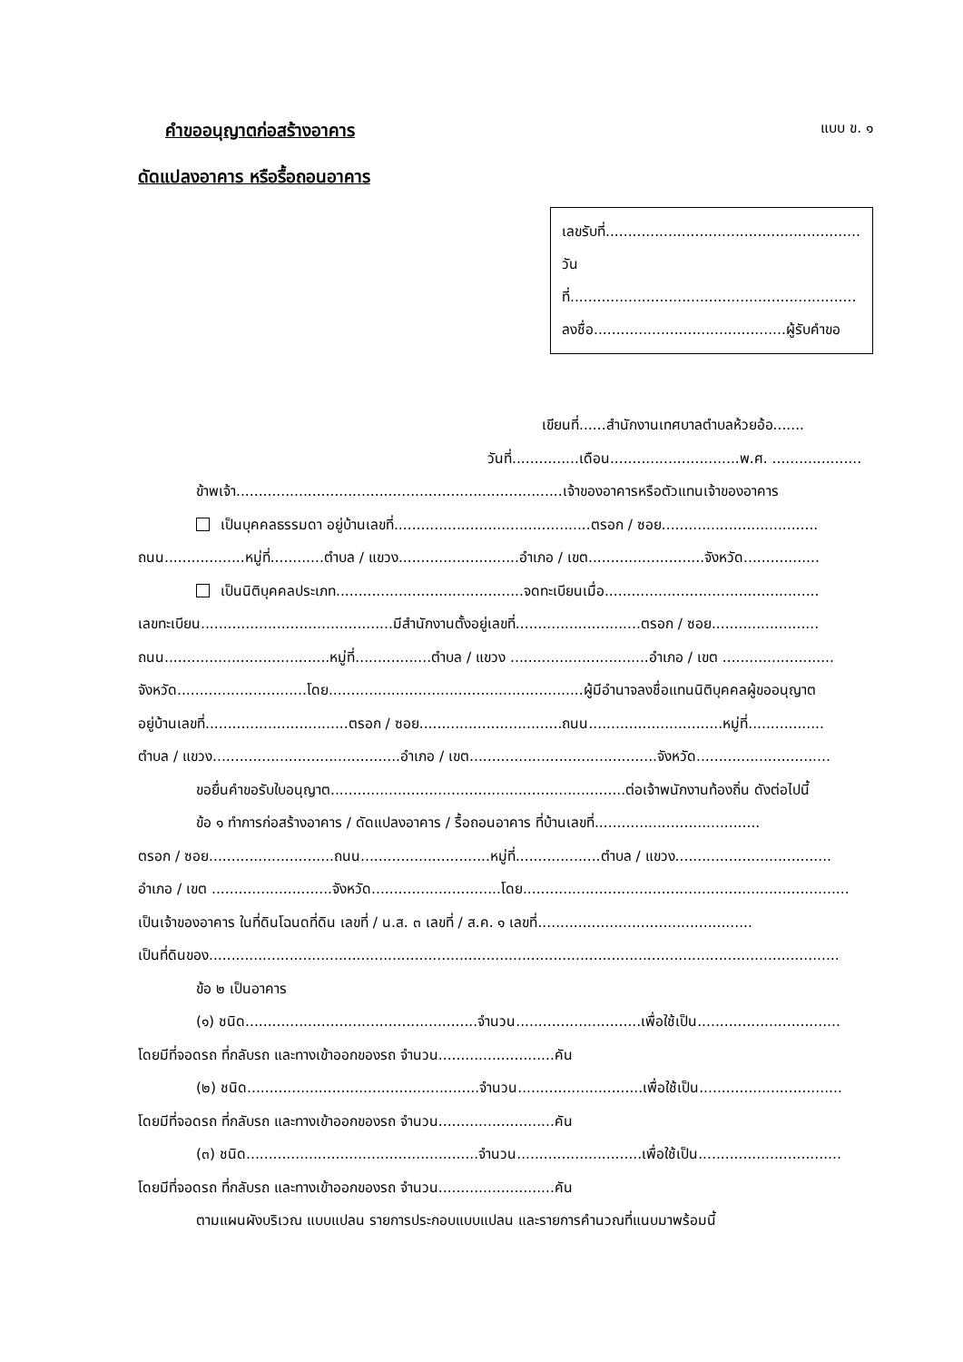คำขออนุญาตก่อสร้างอาคาร
ดัดแปลงอาคาร หรือรื้อถอนอาคาร
แบบ ข. ๑
เลขรับที่.........................................................
วันที่................................................................
ลงชื่อ...........................................ผู้รับคำขอ
เขียนที่......สำนักงานเทศบาลตำบลห้วยอ้อ.......
วันที่...............เดือน.............................พ.ศ. ....................
ข้าพเจ้า.........................................................................เจ้าของอาคารหรือตัวแทนเจ้าของอาคาร
เป็นบุคคลธรรมดา อยู่บ้านเลขที่............................................ตรอก / ซอย...................................
ถนน..................หมู่ที่............ตำบล / แขวง...........................อำเภอ / เขต..........................จังหวัด.................
เป็นนิติบุคคลประเภท..........................................จดทะเบียนเมื่อ................................................
เลขทะเบียน...........................................มีสำนักงานตั้งอยู่เลขที่............................ตรอก / ซอย........................
ถนน.....................................หมู่ที่.................ตำบล / แขวง ...............................อำเภอ / เขต .........................
จังหวัด.............................โดย.........................................................ผู้มีอำนาจลงชื่อแทนนิติบุคคลผู้ขออนุญาต
อยู่บ้านเลขที่................................ตรอก / ซอย................................ถนน..............................หมู่ที่.................
ตำบล / แขวง..........................................อำเภอ / เขต..........................................จังหวัด..............................
ขอยื่นคำขอรับใบอนุญาต..................................................................ต่อเจ้าพนักงานท้องถิ่น ดังต่อไปนี้
ข้อ ๑ ทำการก่อสร้างอาคาร / ดัดแปลงอาคาร / รื้อถอนอาคาร ที่บ้านเลขที่.....................................
ตรอก / ซอย............................ถนน.............................หมู่ที่...................ตำบล / แขวง...................................
อำเภอ / เขต ...........................จังหวัด.............................โดย.........................................................................
เป็นเจ้าของอาคาร ในที่ดินโฉนดที่ดิน เลขที่ / น.ส. ๓ เลขที่ / ส.ค. ๑ เลขที่................................................
เป็นที่ดินของ.............................................................................................................................................
ข้อ ๒ เป็นอาคาร
(๑) ชนิด....................................................จำนวน............................เพื่อใช้เป็น................................
โดยมีที่จอดรถ ที่กลับรถ และทางเข้าออกของรถ จำนวน..........................คัน
(๒) ชนิด....................................................จำนวน............................เพื่อใช้เป็น................................
โดยมีที่จอดรถ ที่กลับรถ และทางเข้าออกของรถ จำนวน..........................คัน
(๓) ชนิด....................................................จำนวน............................เพื่อใช้เป็น................................
โดยมีที่จอดรถ ที่กลับรถ และทางเข้าออกของรถ จำนวน..........................คัน
ตามแผนผังบริเวณ แบบแปลน รายการประกอบแบบแปลน และรายการคำนวณที่แนบมาพร้อมนี้